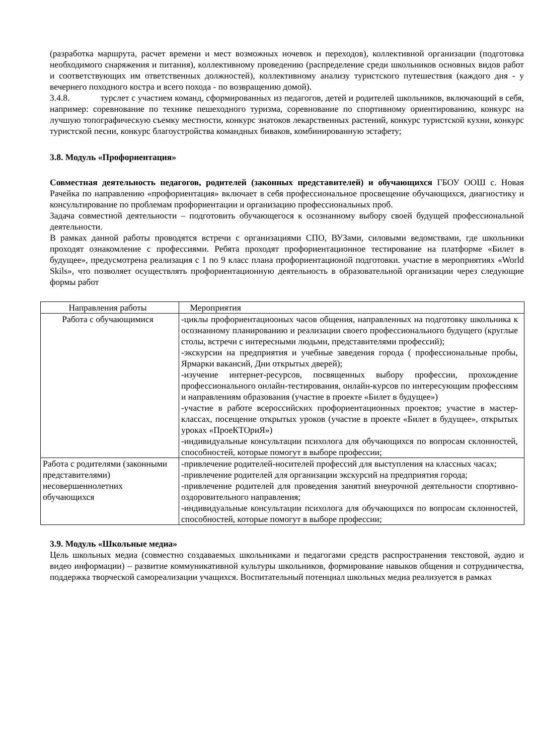(разработка маршрута, расчет времени и мест возможных ночевок и переходов), коллективной организации (подготовка необходимого снаряжения и питания), коллективному проведению (распределение среди школьников основных видов работ и соответствующих им ответственных должностей), коллективному анализу туристского путешествия (каждого дня - у вечернего походного костра и всего похода - по возвращению домой).
3.4.8. турслет с участием команд, сформированных из педагогов, детей и родителей школьников, включающий в себя, например: соревнование по технике пешеходного туризма, соревнование по спортивному ориентированию, конкурс на лучшую топографическую съемку местности, конкурс знатоков лекарственных растений, конкурс туристской кухни, конкурс туристской песни, конкурс благоустройства командных биваков, комбинированную эстафету;
3.8. Модуль «Профориентация»
Совместная деятельность педагогов, родителей (законных представителей) и обучающихся ГБОУ ООШ с. Новая Рачейка по направлению «профориентация» включает в себя профессиональное просвещение обучающихся, диагностику и консультирование по проблемам профориентации и организацию профессиональных проб.
Задача совместной деятельности – подготовить обучающегося к осознанному выбору своей будущей профессиональной деятельности.
В рамках данной работы проводятся встречи с организациями СПО, ВУЗами, силовыми ведомствами, где школьники проходят ознакомление с профессиями. Ребята проходят профориентационное тестирование на платформе «Билет в будущее», предусмотрена реализация с 1 по 9 класс плана профориентационой подготовки. участие в мероприятиях «World Skils», что позволяет осуществлять профориентационную деятельность в образовательной организации через следующие формы работ
| Направления работы | Мероприятия |
| Работа с обучающимися | -циклы профориентациооных часов общения, направленных на подготовку школьника к осознанному планированию и реализации своего профессионального будущего (круглые столы, встречи с интересными людьми, представителями профессий); -экскурсии на предприятия и учебные заведения города ( профессиональные пробы, Ярмарки вакансий, Дни открытых дверей); -изучение интернет-ресурсов, посвященных выбору профессии, прохождение профессионального онлайн-тестирования, онлайн-курсов по интересующим профессиям и направлениям образования (участие в проекте «Билет в будущее») -участие в работе всероссийских профориентационных проектов; участие в мастер-классах, посещение открытых уроков (участие в проекте «Билет в будущее», открытых уроках «ПроеКТОриЯ») -индивидуальные консультации психолога для обучающихся по вопросам склонностей, способностей, которые помогут в выборе профессии; |
| Работа с родителями (законными представителями) несовершеннолетних обучающихся | -привлечение родителей-носителей профессий для выступления на классных часах; -привлечение родителей для организации экскурсий на предприятия города; -привлечение родителей для проведения занятий внеурочной деятельности спортивно-оздоровительного направления; -индивидуальные консультации психолога для обучающихся по вопросам склонностей, способностей, которые помогут в выборе профессии; |
3.9. Модуль «Школьные медиа»
Цель школьных медиа (совместно создаваемых школьниками и педагогами средств распространения текстовой, аудио и видео информации) – развитие коммуникативной культуры школьников, формирование навыков общения и сотрудничества, поддержка творческой самореализации учащихся. Воспитательный потенциал школьных медиа реализуется в рамках